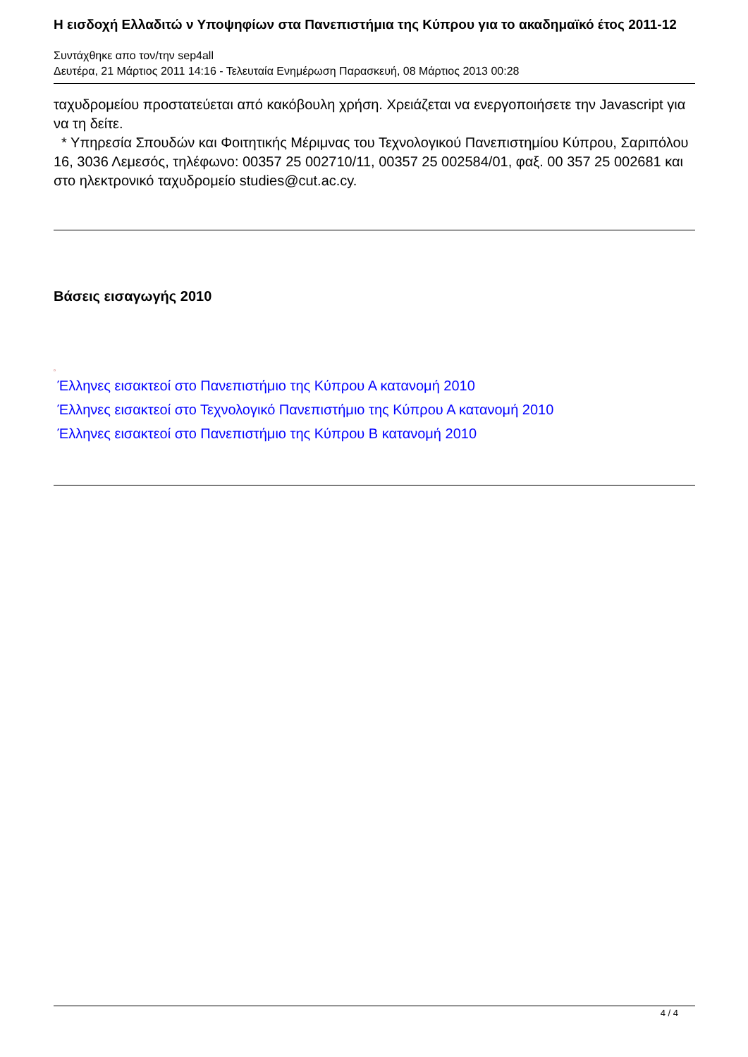Η εισδοχή Ελλαδιτώ ν Υποψηφίων στα Πανεπιστήμια της Κύπρου για το ακαδημαϊκό έτος 2011-12
Συντάχθηκε απο τον/την sep4all
Δευτέρα, 21 Μάρτιος 2011 14:16 - Τελευταία Ενημέρωση Παρασκευή, 08 Μάρτιος 2013 00:28
ταχυδρομείου προστατεύεται από κακόβουλη χρήση. Χρειάζεται να ενεργοποιήσετε την Javascript για να τη δείτε.
* Υπηρεσία Σπουδών και Φοιτητικής Μέριμνας του Τεχνολογικού Πανεπιστημίου Κύπρου, Σαριπόλου 16, 3036 Λεμεσός, τηλέφωνο: 00357 25 002710/11, 00357 25 002584/01, φαξ. 00 357 25 002681 και στο ηλεκτρονικό ταχυδρομείο studies@cut.ac.cy.
Βάσεις εισαγωγής 2010
▫
Έλληνες εισακτεοί στο Πανεπιστήμιο της Κύπρου Α κατανομή 2010
Έλληνες εισακτεοί στο Τεχνολογικό Πανεπιστήμιο της Κύπρου Α κατανομή 2010
Έλληνες εισακτεοί στο Πανεπιστήμιο της Κύπρου Β κατανομή 2010
4 / 4